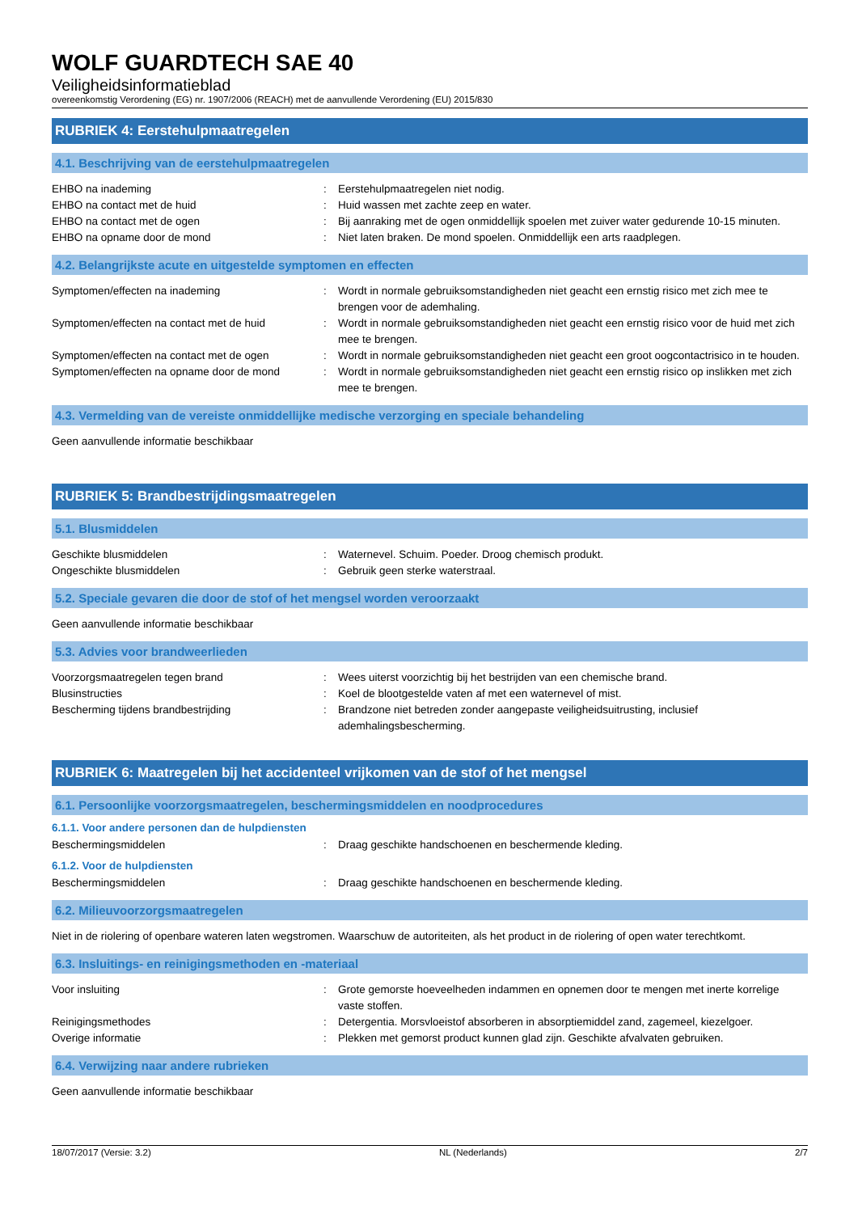WOLF GUARDTECH SAE 40
Veiligheidsinformatieblad
overeenkomstig Verordening (EG) nr. 1907/2006 (REACH) met de aanvullende Verordening (EU) 2015/830
RUBRIEK 4: Eerstehulpmaatregelen
4.1. Beschrijving van de eerstehulpmaatregelen
| EHBO na inademing | : | Eerstehulpmaatregelen niet nodig. |
| EHBO na contact met de huid | : | Huid wassen met zachte zeep en water. |
| EHBO na contact met de ogen | : | Bij aanraking met de ogen onmiddellijk spoelen met zuiver water gedurende 10-15 minuten. |
| EHBO na opname door de mond | : | Niet laten braken. De mond spoelen. Onmiddellijk een arts raadplegen. |
4.2. Belangrijkste acute en uitgestelde symptomen en effecten
| Symptomen/effecten na inademing | : | Wordt in normale gebruiksomstandigheden niet geacht een ernstig risico met zich mee te brengen voor de ademhaling. |
| Symptomen/effecten na contact met de huid | : | Wordt in normale gebruiksomstandigheden niet geacht een ernstig risico voor de huid met zich mee te brengen. |
| Symptomen/effecten na contact met de ogen | : | Wordt in normale gebruiksomstandigheden niet geacht een groot oogcontactrisico in te houden. |
| Symptomen/effecten na opname door de mond | : | Wordt in normale gebruiksomstandigheden niet geacht een ernstig risico op inslikken met zich mee te brengen. |
4.3. Vermelding van de vereiste onmiddellijke medische verzorging en speciale behandeling
Geen aanvullende informatie beschikbaar
RUBRIEK 5: Brandbestrijdingsmaatregelen
5.1. Blusmiddelen
| Geschikte blusmiddelen | : | Waternevel. Schuim. Poeder. Droog chemisch produkt. |
| Ongeschikte blusmiddelen | : | Gebruik geen sterke waterstraal. |
5.2. Speciale gevaren die door de stof of het mengsel worden veroorzaakt
Geen aanvullende informatie beschikbaar
5.3. Advies voor brandweerlieden
| Voorzorgsmaatregelen tegen brand | : | Wees uiterst voorzichtig bij het bestrijden van een chemische brand. |
| Blusinstructies | : | Koel de blootgestelde vaten af met een waternevel of mist. |
| Bescherming tijdens brandbestrijding | : | Brandzone niet betreden zonder aangepaste veiligheidsuitrusting, inclusief ademhalingsbescherming. |
RUBRIEK 6: Maatregelen bij het accidenteel vrijkomen van de stof of het mengsel
6.1. Persoonlijke voorzorgsmaatregelen, beschermingsmiddelen en noodprocedures
6.1.1. Voor andere personen dan de hulpdiensten
| Beschermingsmiddelen | : | Draag geschikte handschoenen en beschermende kleding. |
6.1.2. Voor de hulpdiensten
| Beschermingsmiddelen | : | Draag geschikte handschoenen en beschermende kleding. |
6.2. Milieuvoorzorgsmaatregelen
Niet in de riolering of openbare wateren laten wegstromen. Waarschuw de autoriteiten, als het product in de riolering of open water terechtkomt.
6.3. Insluitings- en reinigingsmethoden en -materiaal
| Voor insluiting | : | Grote gemorste hoeveelheden indammen en opnemen door te mengen met inerte korrelige vaste stoffen. |
| Reinigingsmethodes | : | Detergentia. Morsvloeistof absorberen in absorptiemiddel zand, zagemeel, kiezelgoer. |
| Overige informatie | : | Plekken met gemorst product kunnen glad zijn. Geschikte afvalvaten gebruiken. |
6.4. Verwijzing naar andere rubrieken
Geen aanvullende informatie beschikbaar
18/07/2017 (Versie: 3.2) NL (Nederlands) 2/7